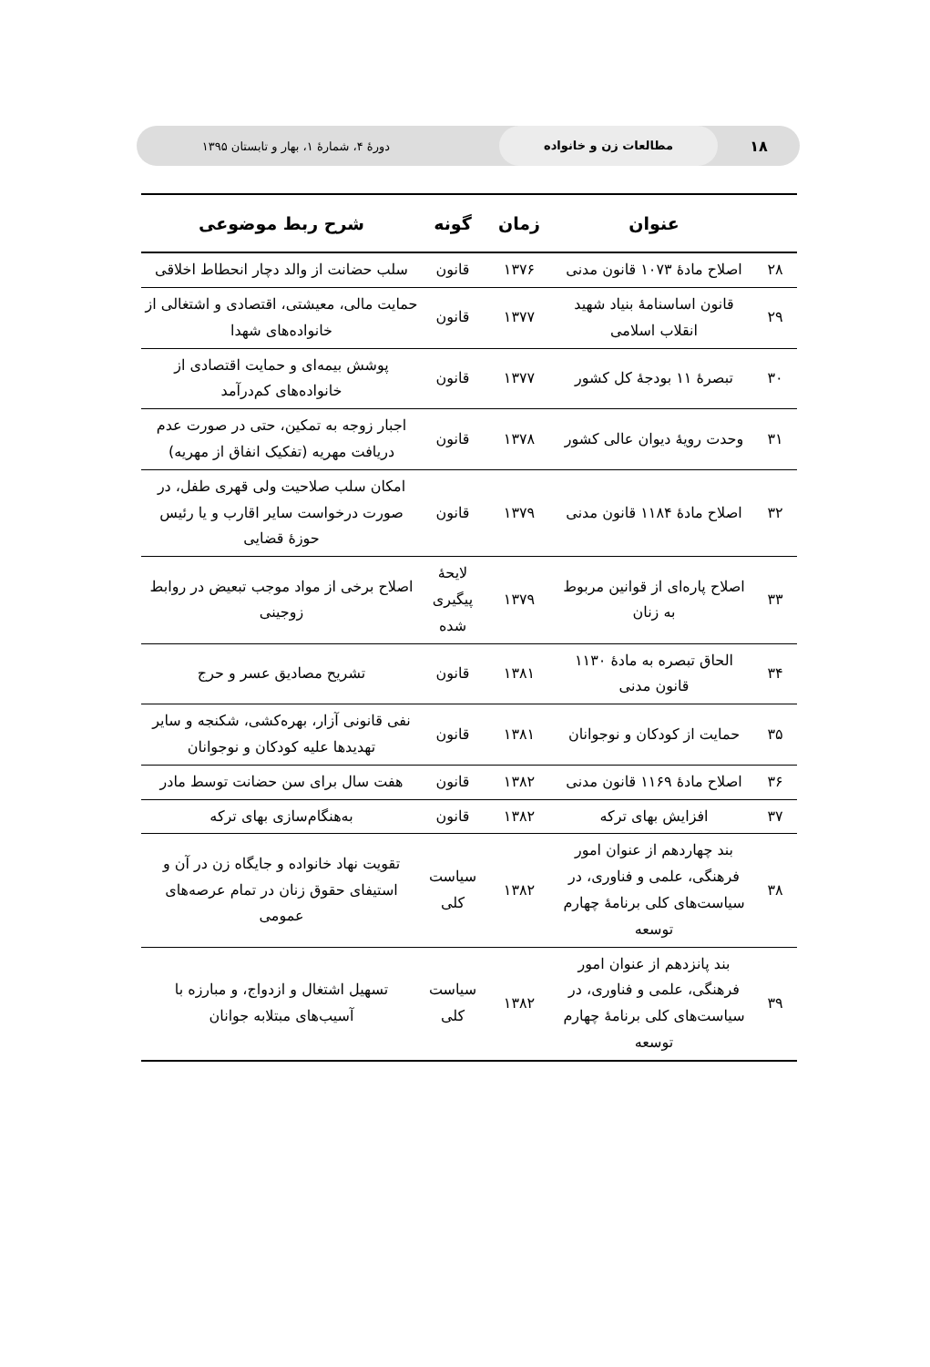۱۸
مطالعات زن و خانواده
دورهٔ ۴، شمارهٔ ۱، بهار و تابستان ۱۳۹۵
| | عنوان | زمان | گونه | شرح ربط موضوعی |
| --- | --- | --- | --- | --- |
| ۲۸ | اصلاح مادهٔ ۱۰۷۳ قانون مدنی | ۱۳۷۶ | قانون | سلب حضانت از والد دچار انحطاط اخلاقی |
| ۲۹ | قانون اساسنامهٔ بنیاد شهید انقلاب اسلامی | ۱۳۷۷ | قانون | حمایت مالی، معیشتی، اقتصادی و اشتغالی از خانواده‌های شهدا |
| ۳۰ | تبصرهٔ ۱۱ بودجهٔ کل کشور | ۱۳۷۷ | قانون | پوشش بیمه‌ای و حمایت اقتصادی از خانواده‌های کم‌درآمد |
| ۳۱ | وحدت رویهٔ دیوان عالی کشور | ۱۳۷۸ | قانون | اجبار زوجه به تمکین، حتی در صورت عدم دریافت مهریه (تفکیک انفاق از مهریه) |
| ۳۲ | اصلاح مادهٔ ۱۱۸۴ قانون مدنی | ۱۳۷۹ | قانون | امکان سلب صلاحیت ولی قهری طفل، در صورت درخواست سایر اقارب و یا رئیس حوزهٔ قضایی |
| ۳۳ | اصلاح پاره‌ای از قوانین مربوط به زنان | ۱۳۷۹ | لایحهٔ پیگیری شده | اصلاح برخی از مواد موجب تبعیض در روابط زوجینی |
| ۳۴ | الحاق تبصره به مادهٔ ۱۱۳۰ قانون مدنی | ۱۳۸۱ | قانون | تشریح مصادیق عسر و حرج |
| ۳۵ | حمایت از کودکان و نوجوانان | ۱۳۸۱ | قانون | نفی قانونی آزار، بهره‌کشی، شکنجه و سایر تهدیدها علیه کودکان و نوجوانان |
| ۳۶ | اصلاح مادهٔ ۱۱۶۹ قانون مدنی | ۱۳۸۲ | قانون | هفت سال برای سن حضانت توسط مادر |
| ۳۷ | افزایش بهای ترکه | ۱۳۸۲ | قانون | به‌هنگام‌سازی بهای ترکه |
| ۳۸ | بند چهاردهم از عنوان امور فرهنگی، علمی و فناوری، در سیاست‌های کلی برنامهٔ چهارم توسعه | ۱۳۸۲ | سیاست کلی | تقویت نهاد خانواده و جایگاه زن در آن و استیفای حقوق زنان در تمام عرصه‌های عمومی |
| ۳۹ | بند پانزدهم از عنوان امور فرهنگی، علمی و فناوری، در سیاست‌های کلی برنامهٔ چهارم توسعه | ۱۳۸۲ | سیاست کلی | تسهیل اشتغال و ازدواج، و مبارزه با آسیب‌های مبتلابه جوانان |